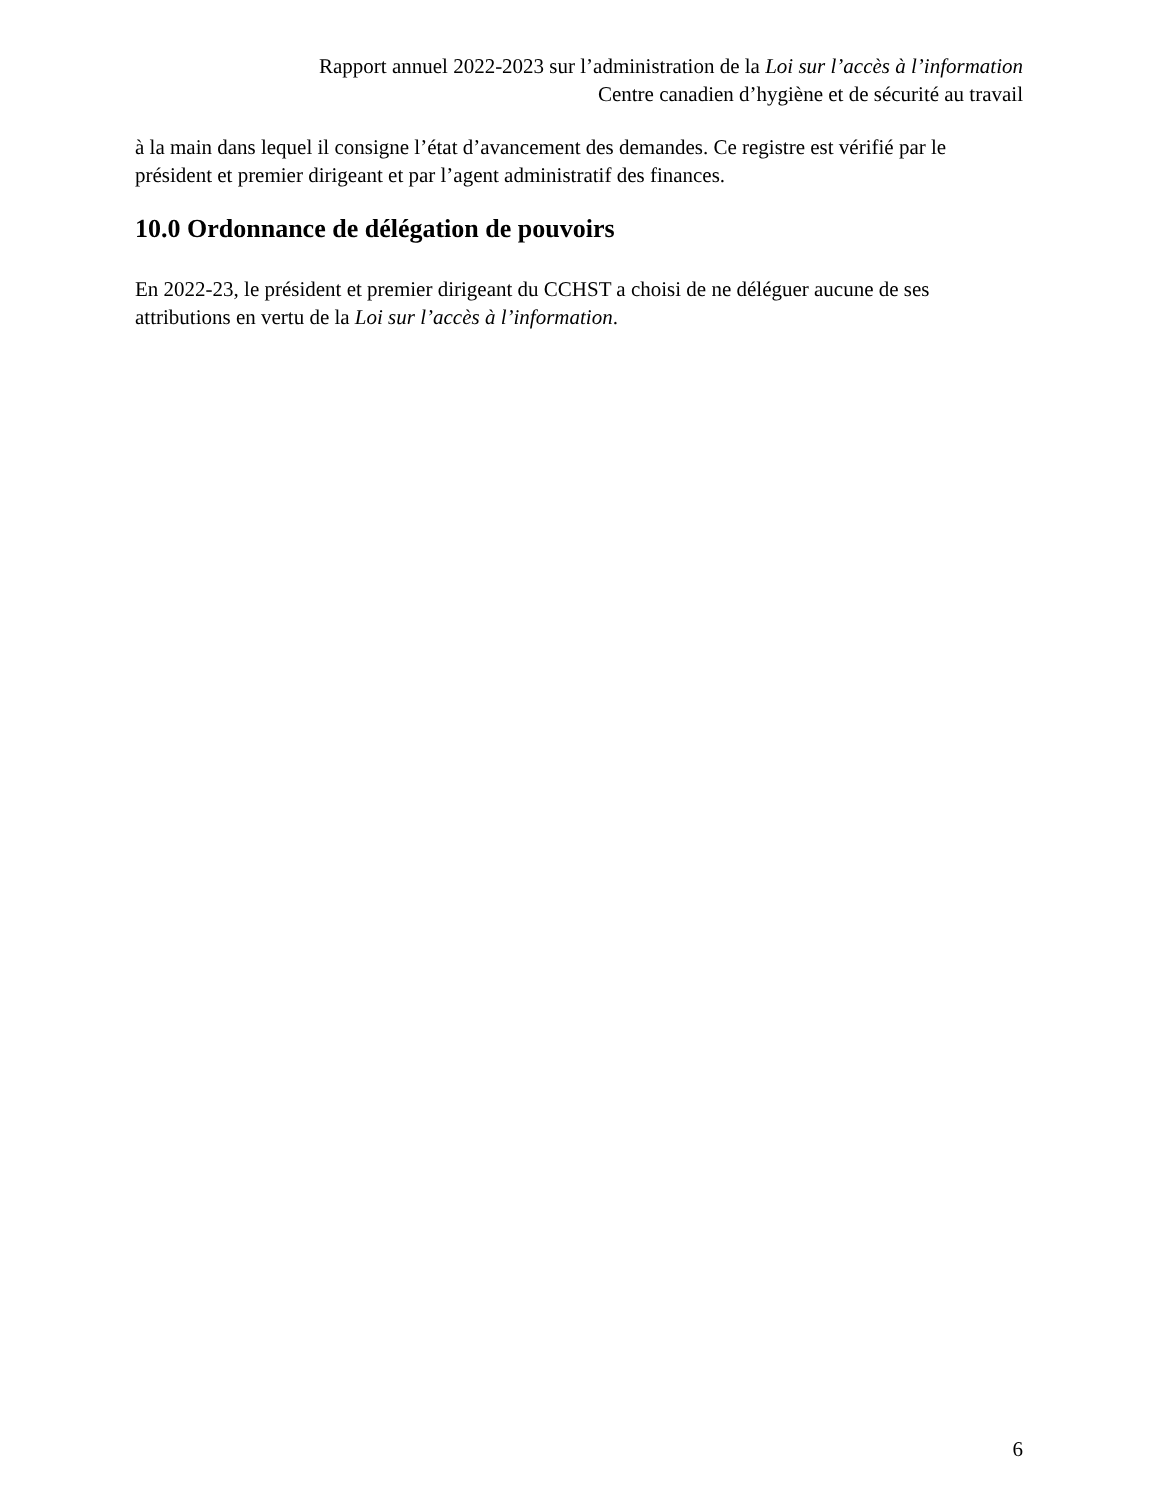Rapport annuel 2022-2023 sur l’administration de la Loi sur l’accès à l’information
Centre canadien d’hygiène et de sécurité au travail
à la main dans lequel il consigne l’état d’avancement des demandes. Ce registre est vérifié par le président et premier dirigeant et par l’agent administratif des finances.
10.0 Ordonnance de délégation de pouvoirs
En 2022-23, le président et premier dirigeant du CCHST a choisi de ne déléguer aucune de ses attributions en vertu de la Loi sur l’accès à l’information.
6